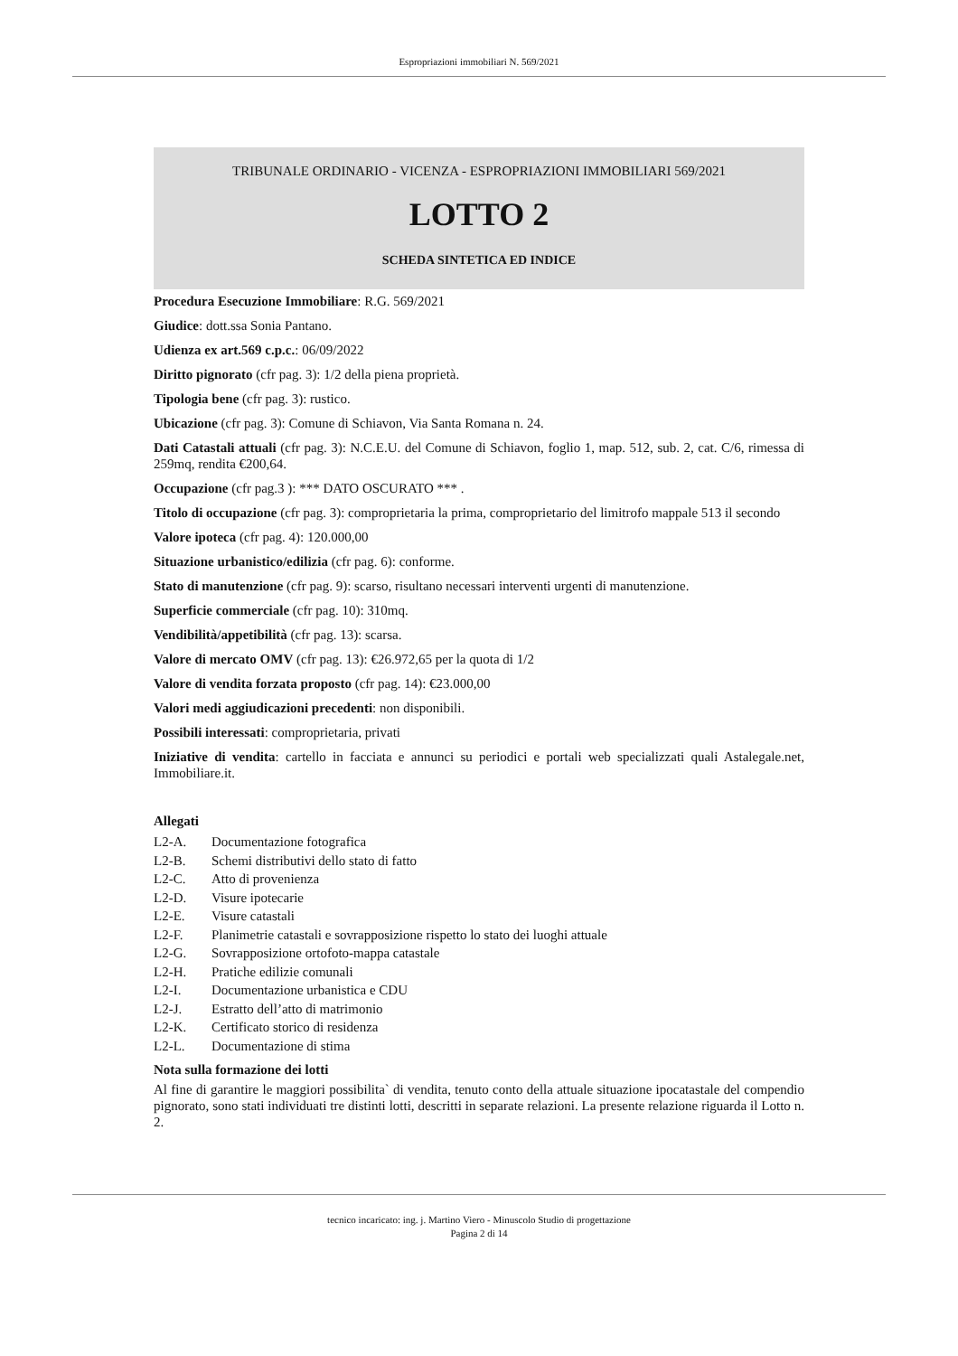Espropriazioni immobiliari N. 569/2021
TRIBUNALE ORDINARIO - VICENZA - ESPROPRIAZIONI IMMOBILIARI 569/2021
LOTTO 2
SCHEDA SINTETICA ED INDICE
Procedura Esecuzione Immobiliare: R.G. 569/2021
Giudice: dott.ssa Sonia Pantano.
Udienza ex art.569 c.p.c.: 06/09/2022
Diritto pignorato (cfr pag. 3): 1/2 della piena proprietà.
Tipologia bene (cfr pag. 3): rustico.
Ubicazione (cfr pag. 3): Comune di Schiavon, Via Santa Romana n. 24.
Dati Catastali attuali (cfr pag. 3): N.C.E.U. del Comune di Schiavon, foglio 1, map. 512, sub. 2, cat. C/6, rimessa di 259mq, rendita €200,64.
Occupazione (cfr pag.3 ): *** DATO OSCURATO *** .
Titolo di occupazione (cfr pag. 3): comproprietaria la prima, comproprietario del limitrofo mappale 513 il secondo
Valore ipoteca (cfr pag. 4): 120.000,00
Situazione urbanistico/edilizia (cfr pag. 6): conforme.
Stato di manutenzione (cfr pag. 9): scarso, risultano necessari interventi urgenti di manutenzione.
Superficie commerciale (cfr pag. 10): 310mq.
Vendibilità/appetibilità (cfr pag. 13): scarsa.
Valore di mercato OMV (cfr pag. 13): €26.972,65 per la quota di 1/2
Valore di vendita forzata proposto (cfr pag. 14): €23.000,00
Valori medi aggiudicazioni precedenti: non disponibili.
Possibili interessati: comproprietaria, privati
Iniziative di vendita: cartello in facciata e annunci su periodici e portali web specializzati quali Astalegale.net, Immobiliare.it.
Allegati
L2-A. Documentazione fotografica
L2-B. Schemi distributivi dello stato di fatto
L2-C. Atto di provenienza
L2-D. Visure ipotecarie
L2-E. Visure catastali
L2-F. Planimetrie catastali e sovrapposizione rispetto lo stato dei luoghi attuale
L2-G. Sovrapposizione ortofoto-mappa catastale
L2-H. Pratiche edilizie comunali
L2-I. Documentazione urbanistica e CDU
L2-J. Estratto dell’atto di matrimonio
L2-K. Certificato storico di residenza
L2-L. Documentazione di stima
Nota sulla formazione dei lotti
Al fine di garantire le maggiori possibilita` di vendita, tenuto conto della attuale situazione ipocatastale del compendio pignorato, sono stati individuati tre distinti lotti, descritti in separate relazioni. La presente relazione riguarda il Lotto n. 2.
tecnico incaricato: ing. j. Martino Viero - Minuscolo Studio di progettazione
Pagina 2 di 14